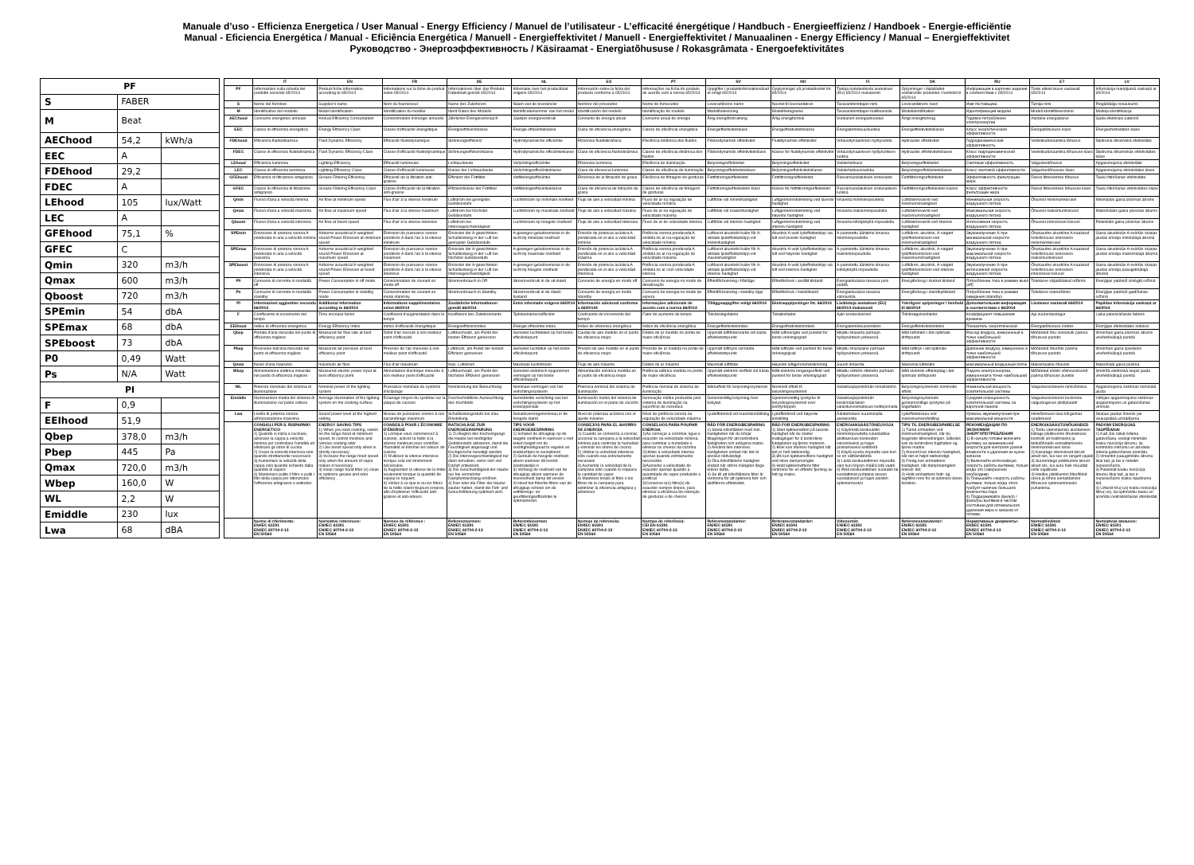Manuale d’uso - Efficienza Energetica / User Manual - Energy Efficiency / Manuel de l’utilisateur - L’efficacité énergétique / Handbuch - Energieeffizienz / Handboek - Energie-efficiëntie
Manual - Eficiencia Energética / Manual - Eficiência Energética / Manuell - Energieffektivitet / Manuell - Energieffektivitet / Manuaalinen - Energy Efficiency / Manual – Energieffektivitet
Руководство - Энергоэффективность / Käsiraamat - Energiatõhususe / Rokasgrāmata - Energoefektivitātes
| PF | | |
| --- | --- | --- |
| S | FABER | |
| M | Beat | |
| AEChood | 54,2 | kWh/a |
| EEC | A | |
| FDEhood | 29,2 | |
| FDEC | A | |
| LEhood | 105 | lux/Watt |
| LEC | A | |
| GFEhood | 75,1 | % |
| GFEC | C | |
| Qmin | 320 | m3/h |
| Qmax | 600 | m3/h |
| Qboost | 720 | m3/h |
| SPEmin | 54 | dbA |
| SPEmax | 68 | dbA |
| SPEboost | 73 | dbA |
| P0 | 0,49 | Watt |
| Ps | N/A | Watt |
| PI | | |
| F | 0,9 | |
| EEIhood | 51,9 | |
| Qbep | 378,0 | m3/h |
| Pbep | 445 | Pa |
| Qmax | 720,0 | m3/h |
| Wbep | 160,0 | W |
| WL | 2,2 | W |
| Emiddle | 230 | lux |
| Lwa | 68 | dBA |
| | IT | EN | FR | DE | NL | ES | PT | SV | NO | FI | DK | RU | ET | LV |
| --- | --- | --- | --- | --- | --- | --- | --- | --- | --- | --- | --- | --- | --- | --- |
| PF | Informazioni sulla scheda del prodotto secondo 65/2014 | Product fiche information, according to 65/2014 | Informations sur la fiche du produit selon 65/2014 | Informationen über das Produkt-Datenblatt gemäß 65/2014 | Informatie over het productblad volgens 65/2014 | Información sobre la ficha del producto conforme a 65/2014 | Informações na ficha do produto de acordo com a norma 65/2014 | Uppgifter i produktinformationsblad et enligt 65/2014 | Opplysninger på produktkortet iht. 65/2014 | Tietoja tuotetiedoista asetuksen (EU) 65/2014 mukaisesti | Oplysninger i databladet vedrørende produktet i henhold til 65/2014 | Информация в карточке изделия в соответствии с 65/2014 | Toote etiketi teave vastavalt 65/2014 | Informācija marķējumā saskaņā ar 65/2014 |
| S | Nome del fornitore | Supplier's name | Nom du fournisseur | Name des Zulieferers | Naam van de leverancier | Nombre del proveedor | Nome do fornecedor | Leverantörens namn | Navnet til leverandøren | Tavarantoimittajan nimi | Leverandørens navn | Имя поставщика | Tarnija nimi | Piegādātāja nosaukums |
| M | Identificativo del modello | Model identification | Identification du modèle | Ident-Daten des Modells | Identificatienummer van het model | Identificación del modelo | Identificação do modelo | Modellbeteckning | Modellbetegnelse | Tavarantoimittajan mallitunniste | Modelidentifikation | Идентификация модели | Mudeli identifitseerimine | Modeļa identifikācija |
| AEChood | Consumo energetico annuale | Annual Efficiency Consumption | Consommation d'énergie annuelle | Jährlicher Energieverbrauch | Jaarlijks energieverbruik | Consumo de energía anual | Consumo anual de energia | Årlig energiförbrukning | Årlig energiforbruk | Vuotuinen energiankulutus | Årligt energiforbrug | Годовое потребление электроэнергии | Aastane energiatarve | Gada efektīvais patēriņš |
| EEC | Classe di efficienza energetica | Energy Efficiency Class | Classe d'efficacité énergétique | Energieeffizienzklasse | Energie-efficiëntieklasse | Clase de eficiencia energética | Classe de eficiência energética | Energieffektivitetsklass | Energieffektivitetsklasse | Energiatehokkuusluokka | Energieffektivitetsklasse | Класс энергетической эффективности | Energiatõhususe klass | Energoefektivitātes klase |
| FDEhood | Efficienza fluidodinamica | Fluid Dynamic Efficiency | Efficacité fluidodynamique | Strömungseffizienz | Hydrodynamische efficiëntie | Eficiencia fluidodinámica | Eficiência dinâmica dos fluidos | Flödesdynamisk effektivitet | Fluiddynamisk effektivitet | Virtausdynaaminen hyötysuhde | Hydraulisk effektivitet | Гидродинамическая эффективность | Vedelikudünaamika tõhusus | Šķidruma dinamiskā efektivitāte |
| FDEC | Classe di efficienza fluidodinamica | Fluid Dynamic Efficiency Class | Classe d'efficacité fluidodynamique | Strömungseffizienzklasse | Hydrodynamische efficiëntieklasse | Clase de eficiencia fluidodinámica | Classe de eficiência dinâmica dos fluidos | Flödesdynamisk effektivitetsklass | Klasse for fluiddynamisk effektivitet | Virtausdynaamisen hyötysuhteen luokka | Hydraulisk effektivitetsklasse | Класс гидродинамической эффективности | Vedelikudünaamika tõhususe klass | Šķidruma dinamiskās efektivitātes klase |
| LEhood | Efficienza luminosa | Lighting Efficiency | Efficacité lumineuse | Lichtausbeute | Verlichtingsefficiëntie | Eficiencia luminosa | Eficiência de iluminação | Belysningseffektivitet | Belysningseffektivitet | Valotehokkuus | Belysningseffektivitet | Световая эффективность | Valgustustõhusus | Apgaismojuma efektivitāte |
| LEC | Classe di efficienza luminosa | Lighting Efficiency Class | Classe d'efficacité lumineuse | Klasse der Lichtausbeute | Verlichtingsefficiëntieklasse | Clase de eficiencia luminosa | Classe de eficiência de iluminação | Belysningseffektivitetsklass | Belysningseffektivitetsklasse | Valotehokkuusluokka | Belysningseffektivitetsklasse | Класс световой эффективности | Valgustustõhususe klass | Apgaismojuma efektivitātes klase |
| GFEhood | Efficienza di filtrazione antigrasso | Grease Filtering Efficiency | Efficacité de la filtration anti-graisse | Effizienz der Fettfilter | Vetfilteringsefficiëntie | Eficiencia de la filtración de grasa | Eficiência de filtragem de gorduras | Fettfiltreringseffektivitet | Fettfiltreringseffektivitet | Rasvansuodatuksen erotusaste | Fedtfiltreringseffektivitet | Эффективность фильтрации жира | Rasva filtreerimise tõhusus | Tauku filtrēšanas efektivitāte |
| GFEC | Classe di efficienza di filtrazione antigrasso | Grease Filtering Efficiency Class | Classe d'efficacité de la filtration anti-graisse | Effizienzklasse der Fettfilter | Vetfilteringsefficiëntieklasse | Clase de eficiencia de filtración de grasa | Classe de eficiência de filtragem de gorduras | Fettfiltreringseffektivitets klass | Klasse for fettfiltreringseffektivitet | Rasvansuodatuksen erotusasteen luokka | Fedtfiltreringseffektivitets klasse | Класс эффективности фильтрации жира | Rasva filtreerimise tõhususe klass | Tauku filtrēšanas efektivitātes klase |
| Qmin | Flusso d'aria a velocità minima | Air flow at minimum speed | Flux d'air à la vitesse minimum | Luftstrom bei geringster Gebläsestufe | Luchtstroom op minimale snelheid | Flujo de aire a velocidad mínima | Fluxo de ar na regulação de velocidade mínima | Luftflöde vid minimihastighet | Luftgjennomstrømming ved laveste hastighet | Ilmavirta miniminopeudella | Luftstrømsværdi ved minimumshastighed | Минимальная скорость воздушного потока | Õhuvool miinimumkiirusel | Minimālais gaisa plūsmas ātrums |
| Qmax | Flusso d'aria a velocità massima | Air flow at maximum speed | Flux d'air à la vitesse maximum | Luftstrom bei höchster Gebläsestufe | Luchtstroom op maximale snelheid | Flujo de aire a velocidad máxima | Fluxo de ar na regulação de velocidade máxima | Luftflöde vid maximihastighet | Luftgjennomstrømming ved høyeste hastighet | Ilmavirta maksiminopeudella | Luftstrømsværdi ved maksimumshastighed | Максимальная скорость воздушного потока | Õhuvool maksimumkiirusel | Maksimālais gaisa plūsmas ātrums |
| Qboost | Flusso d'aria a velocità intensiva | Air flow at boost speed | Flux d'air à la vitesse intensive | Luftstrom bei Intensivgeschwindigkeit | Luchtstroom op hoogste snelheid | Flujo de aire a velocidad intensiva | Fluxo de ar de velocidade intensa | Luftflöde vid intensiv hastighet | Luftgjennomstrømming ved intensiv hastighet | Ilmavirta kiihdytetyllä nopeudella | Luftstrømsværdi ved intensiv hastighed | Интенсивная скорость воздушного потока | Õhuvool intensiivsel kiirusel | Palielināts gaisa plūsmas ātrums |
| SPEmin | Emissione di potenza sonora A ponderata in aria a velocità minima | Airborne acoustical A-weighted sound Power Emission at minimum speed | Émission de puissance sonore pondérée A dans l'air à la vitesse minimum | Emission der A-gewichteten Schallleistung in der Luft bei geringster Gebläsestufe | A-gewogen geluidsemissie in de lucht bij minimale snelheid | Emisión de potencia acústica A ponderada en el aire a velocidad mínima | Potência sonora ponderada A emitida no ar na regulação de velocidade mínima | Luftburet akustiskt buller för A-viktade ljudeffektutsläpp vid minimihastighet | Akustisk A-veid lydeffektutslipp via luft ved laveste hastighet | A-painotettu äänitehо ilmassa miniminopeudella | Luftbåren, akustisk, A-vægtet lydeffektemission ved minimumshastighed | Звукоизлучение А при минимальной скорости воздушного потока | Õhukaudne akustiline A-kaalutud helivõimsuse emissioon miinimumkiirusel | Gaisa akustiskās A-svērtās skaņas jaudas emisija minimālajā ātrumā |
| SPEmax | Emissione di potenza sonora A ponderata in aria a velocità massima | Airborne acoustical A-weighted sound Power Emission at maximum speed | Émission de puissance sonore pondérée A dans l'air à la vitesse maximum | Emission der A-gewichteten Schallleistung in der Luft bei höchster Gebläsestufe | A-gewogen geluidsemissie in de lucht bij maximale snelheid | Emisión de potencia acústica A ponderada en el aire a velocidad máxima | Potência sonora ponderada A emitida no ar na regulação de velocidade máxima | Luftburet akustiskt buller för A-viktade ljudeffektutsläpp vid maximihastighet | Akustisk A-veid lydeffektutslipp via luft ved høyeste hastighet | A-painotettu äänitehо ilmassa maksiminopeudella | Luftbåren, akustisk, A-vægtet lydeffektemission ved maksimumshastighed | Звукоизлучение А при максимальной скорости воздушного потока | Õhukaudne akustiline A-kaalutud helivõimsuse emissioon maksimumkiirusel | Gaisa akustiskās A-svērtās skaņas jaudas emisija maksimālajā ātrumā |
| SPEboost | Emissione di potenza sonora A ponderata in aria a velocità intensiva | Airborne acoustical A-weighted sound Power Emission at boost speed | Émission de puissance sonore pondérée A dans l'air à la vitesse intensive | Emission der A-gewichteten Schallleistung in der Luft bei Intensivgeschwindigkeit | A-gewogen geluidsemissie in de lucht bij hoogste snelheid | Emisión de potencia acústica A ponderada en el aire a velocidad intensiva | Potência sonora ponderada A emitida no ar com velocidade intensa | Luftburet akustiskt buller för A-viktade ljudeffektutsläpp vid intensiv hastighet | Akustisk A-veid lydeffektutslipp via luft ved intensiv hastighet | A-painotettu äänitehо ilmassa kiihdytetyllä nopeudella | Luftbåren, akustisk, A-vægtet lydeffektemission ved intensiv hastighed | Звукоизлучение А при интенсивной скорости воздушного потока | Õhukaudne akustiline A-kaalutud helivõimsuse emissioon intensiivsel kiirusel | Gaisa akustiskās A-svērtās skaņas jaudas emisija paaugstinātajā ātrumā |
| P0 | Consumo di corrente in modalità off | Power Consumption in off mode | Consommation de courant en mode off | Stromverbrauch in Off | Stroomverbruik in de uit-stand | Consumo de energía en modo off | Consumo de energia no modo de desativação | Effektförbrukning i frånläge | Effektforbruk i avslått tilstand | Energiankulutus tavassa pois päältä | Energiforbrug i slukket tilstand | Потребление тока в режиме выкл (off) | Toitetarve väljalülitatud režiimis | Enerģijas patēriņš izslēgtā režīmā |
| Ps | Consumo di corrente in modalità standby | Power Consumption in standby mode | Consommation de courant en mode stand-by | Stromverbrauch in Standby | Stroomverbruik in de stand-bystand | Consumo de energía en modo standby | Consumo de energia no modo de espera | Effektförbrukning i standby-läge | Effektforbruk i hviletilstand | Energiankulutus tavassa valmiustila | Energiforbrug i standbytilstand | Потребление тока в режиме ожидания (standby) | Toitetarve ooterežiimis | Enerģijas patēriņš gaidīšanas režīmā |
| PI | Informazioni aggiuntive secondo 66/2014 | Additional information according to 66/2014 | Informations supplémentaires selon 66/2014 | Zusätzliche Informationen gemäß 66/2014 | Extra informatie volgens 66/2014 | Información adicional conforme a 66/20144 | Informações adicionais de acordo com a norma 66/2014 | Tilläggsuppgifter enligt 66/2014 | Ekstraopplysninger iht. 66/2014 | Lisätietoja asetuksen (EU) 66/2014 mukaisesti | Yderligere oplysninger i henhold til 66/2014 | Дополнительная информация в соответствии с 66/2014 | Lisateave vastavalt 66/2014 | Papildus informācija saskaņā ar 66/2014 |
| F | Coefficiente di incremento del tempo | Time increase factor | Coefficient d'augmentation dans le temps | Koeffizient des Zeitinkrements | Tijdstoenamecoëfficiënt | Coeficiente de incremento del tiempo | Fator de aumento de tempo | Tidsökningsfaktor | Tidsøkefaktor | Ajan korotuskerroin | Tidsforøgelsesfaktor | Коэффициент повышения времени | Aja suurendustegur | Laika palielināšanās faktors |
| EEIhood | Indice di efficienza energetica | Energy Efficiency Index | Indice d'efficacité énergétique | Energieeffizienzindex | Energie-efficiëntie-index | Índice de eficiencia energética | Índice de eficiência energética | Energieffektivitetsindex | Energieffektivitetsindeks | Energiatehokkuusindeksi | Energieffektivitetsindeks | Показатель энергетической | Energiatõhususe indeks | Enerģijas efektivitātes indekss |
| Qbep | Portata d'aria misurata nel punto di efficienza migliore | Measured Air flow rate at best efficiency point | Débit d'air mesuré à son meilleur point d'efficacité | Luftdurchsatz, am Punkt der besten Effizienz gemessen | Gemeten luchtdebiet op het beste-efficiëntiepunt | Caudal de aire medido en el punto de eficiencia mejor | Débito de ar medido no ponto de maior eficiência | Uppmätt luftflödesvärde vid bästa effektivitetspunkt | Målt luftmengde ved punktet for beste virkningsgrad | Mitattu ilmavirta parhaan hyötysuhteen pisteessä | Målt luftstrøm i det optimale driftspunkt | Расход воздуха, измеренный в точке наибольшей эффективности | Mõõdetud õhu vooluhulk parima tõhususe punktis | Izmērītais gaisa plūsmas ātrums visefektīvākajā punktā |
| Pbep | Pressione dell'aria misurata nel punto di efficienza migliore | Measured air pressure at best efficiency point | Pression de l'air mesurée à son meilleur point d'efficacité | Luftdruck, am Punkt der besten Effizienz gemessen | Gemeten luchtdruk op het beste-efficiëntiepunt | Presión de aire medido en el punto de eficiencia mejor | Pressão de ar medida no ponto de maior eficiência | Uppmätt lufttryck vid bästa effektivitetspunkt | Målt lufttrykk ved punktet for beste virkningsgrad | Mitattu ilmanpaine parhaan hyötysuhteen pisteessä | Målt lufttryk i det optimale driftspunkt | Давление воздуха, измеренное в точке наибольшей эффективности | Mõõdetud õhurõhk parima tõhususe punktis | Izmērītais gaisa spiediens visefektīvākajā punktā |
| Qmax | flusso d'aria massimo | maximum air flow | Flux d'air maximum | max. Luftstrom | Maximale luchtstroom | Flujo de aire máximo | Débito de ar máximo | Maximalt luftflöde | Høyeste luftgjennomstrømming | Suurin ilmavirta | Maksimal luftstrøm | максимальный воздушный поток | Maksimaalne õhuvool | Maksimālā gaisa plūsma |
| Wbep | Alimentazione elettrica misurata nel punto di efficienza migliore | Measured electric power input at best efficiency point | Alimentation électrique mesurée à son meilleur point d'efficacité | Luftdurchsatz, am Punkt der höchsten Effizienz gemessen | Gemeten elektrisch opgenomen vermogen op het beste-efficiëntiepunt | Alimentación eléctrica medida en el punto de eficiencia mejor | Potência elétrica medida no ponto de maior eficiência | Uppmätt elektrisk ineffekt vid bästa effektivitetspunkt | Målt elektrisk inngangseffekt ved punktet for beste virkningsgrad | Mitattu sähkön ottoteho parhaan hyötysuhteen pisteessä | Målt elektrisk effektoptag i det optimale driftspunkt | Подача электроэнергии, измеренная в точке наибольшей эффективности | Mõõdetud elektri võimsussisend parima tõhususe punktis | Izmērītā elektriskā ieejas jauda visefektīvākajā punktā |
| WL | Potenza nominale del sistema di illuminazione | Nominal power of the lighting system | Puissance nominale du système d'éclairage | Nennleistung der Beleuchtung | Nominaal vermogen van het verlichtingssysteem | Potencia nominal del sistema de iluminación | Potência nominal do sistema de iluminação | Märkeffekt för belysningssystemet | Nominell effekt til belysningssystemet | Valaistusjärjestelmän nimellisteho | Belysningssystemets nominelle effekt | Номинальная мощность осветительной системы | Valgustussüsteemi nimivõimsus | Apgaismojuma sistēmas nominālā jauda |
| Emiddle | Illuminazione media del sistema di illuminazione sul piano cottura | Average illumination of the lighting system on the cooking surface | Éclairage moyen du système sur la plaque de cuisson | Durchschnittliche Ausleuchtung des Kochfelds | Gemiddelde verlichting van het verlichtingssysteem op het kookoppervlak | Iluminación media del sistema de iluminación en el plano de cocción | Iluminação média produzida pelo sistema de iluminação na superfície de cozedura | Genomsnittlig belysning över kokytan | Gjennomsnittlig lysstyrke til belysningssystemet over komfyrtoppen | Valaistusjärjestelmän keskimääräinen valaistusvoimakkuus keittopinnalla | Belysningssystemets gennemsnitlige lysstyrke på kogefladen | Средняя освещенность осветительной системы на варочной панели | Valgustussüsteemi keskmine valgustugevus pliidiplaadil | Vidējais apgaismojuma sistēmas apgaismojums uz gatavošanas virsmas |
| Lwa | Livello di potenza sonora all'impostazione massima | Sound power level at the highest setting | Niveau de puissance sonore à son paramétrage maximum | Schallleistungsstufe bei max. Einstellung | Geluidsvermogensniveau in de hoogste stand | Nivel de potencia acústica con el ajuste máximo | Nível de potência sonora na regulação de velocidade máxima | Ljudeffektnivå vid maximiinställning | Lydeffektnivå ved høyeste innstilling | Äänitehotaso suurimmalla asetuksella | Lydeffektniveau ved maksimumsindstilling | Уровень звукоизлучения при максимальной мощности | Helivõimsuse tase kõrgeimal seadistusel | Skaņas jaudas līmenis pie visaugstākā uzstādījuma |
| | CONSIGLI PER IL RISPARMIO ENERGETICO 1) Quando si inizia a cucinare, azionare la cappa a velocità minima per controllare l'umidità ed eliminare gli odori di cucina 2) Usare la velocità intensiva solo quando strettamente necessario 3) Aumentare la velocità della cappa solo quando richiesto dalla quantità di vapore 4) Mantenere pulito il filtro o puliti i filtri della cappa per ottimizzare l'efficienza antigrasso e antiodori. | ENERGY SAVING TIPS 1) When you start cooking, switch on the range hood at minimum speed, to control moisture and remove cooking odor 2) Use boost speed only when is strictly necessary 3) Increase the range hood speed only when the amount of vapor makes it necessary 4) Keep range hood filter (s) clean to optimize grease and odor efficiency . | CONSEILS POUR L'ÉCONOMIE D'ÉNERGIE 1) Lorsque vous commencez à cuisiner, activez la hotte à la vitesse minimum pour contrôler l'humidité et éliminer les odeurs de cuisine. 2) N'utilisez la vitesse intensive lorsque cela est strictement nécessaire. 3) Augmentez la vitesse de la hotte seulement lorsque la quantité de vapeur le requiert. 4) Veillez à ce que le ou les filtres de la hotte soient toujours propres, afin d'optimiser l'efficacité anti-graisse et anti-odeurs. | RATSCHLÄGE ZUR ENERGIEEINSPARUNG 1) Zu Beginn des Kochvorgangs die Haube bei niedrigster Gebläsestufe aktivieren, damit die Feuchtigkeit abgesaugt und Kochgerüche beseitigt werden 2) Die Intensivgeschwindigkeit nur dann benutzen, wenn sich viel Dampf entwickelt. 3) Die Geschwindigkeit der Haube nur bei vermehrter Dampfentwicklung erhöhen 4) Den oder die Filter der Haube sauber halten, damit die Fett- und Geruchsfilterung optimiert wird. | TIPS VOOR ENERGIEBESPARING 1) Schakel de afzuigkap op de laagste snelheid in wanneer u met koken begint om de vochtigheidsgraad te regelen en kookluchtjes te verwijderen 2) Gebruik de hoogste snelheid alleen wanneer dit beslist noodzakelijk is 3) Verhoog de snelheid van de afzuigkap alleen wanneer de hoeveelheid damp dit vereist 4) Houd het filter/de filters van de afzuigkap schoon om de vetfilterings- en geurfilteringsefficiëntie te optimaliseren. | CONSEJOS PARA EL AHORRO DE ENERGÍA 1) Cuando se comienza a cocinar, accionar la campana a la velocidad mínima para controlar la humedad y eliminar los olores de cocina 2) Utilizar la velocidad intensiva sólo cuando sea estrictamente necesario 3) Aumentar la velocidad de la campana sólo cuando lo requiera la cantidad de vapor 4) Mantener limpio el filtro o los filtros de la campana para optimizar la eficiencia antigrasa y antiolores | CONSELHOS PARA POUPAR ENERGIA 1)Ao começar a cozinhar, ligue o exaustor na velocidade mínima, para controlar a humidade e eliminar os cheiros da cozinha 2)Utilize a velocidade intensa apenas quando estritamente necessário 3)Aumente a velocidade do exaustor apenas quando a quantidade de vapor produzido o justificar 4)Conserve o(s) filtro(s) do exaustor sempre limpos, para otimizar a eficiência de retenção de gorduras e de cheiros | RÅD FÖR ENERGIBESPARING 1) Starta köksfläkten med min. hastigheten när du börjar tillagningen för att kontrollera fuktigheten och avlägsna matos. 2) Använd den intensiva hastigheten endast när det är absolut nödvändigt. 3) Öka köksfläktens hastighet endast när större mängder ånga kräver detta. 4) Se till att köksfläktens filter är rent/rena för att optimera fett- och luktfiltrens effektivitet. | RÅD FOR ENERGIBESPARING 1) Start kjøkkenviften på laveste hastighet når du starter matlagingen for å kontrollere fuktigheten og fjerne matosen. 2) Bruk kun intensiv hastighet når det er helt nødvendig 3) Øk kun kjøkkenviftens hastighet ved store dampmengde. 4) Hold kjøkkenviftens filter rent/rene for en effektiv fjerning av fett og matos. | ENERGIANSÄÄSTÖNEUVOJA 1) Käynnistä liesituuletin miniminopeudella ruoanlaittoa aloittaessasi kosteuden valvomiseksi ja hajun poistamiseksi keittiöstä 2) Käytä suurta nopeutta vain kun se on välttämätöntä 3) Lisää liesituulettimen nopeutta vain kun höyryn määrä sitä vaatii 4) Pidä liesituulettimen suodatin tai suodattimet puhtaina rasvan suodatuksen ja hajun poiston optimoimiseksi | TIPS TIL ENERGIBESPARELSE 1) Tænd emhætten ved minimumshastighed, når du begynder tilberedningen. Således kan du kontrollere fugthalten og fjerne mados. 2) Anvend kun intensiv hastighed, når det er højst nødvendigt. 3) Forøg kun emhættens hastighed, når dampmængden kræver det. 4) Hold emhættens fedt- og lugtfiltre rene for at optimere deres funktion. | РЕКОМЕНДАЦИИ ПО ЭКОНОМИИ ЭНЕРГОПОТРЕБЛЕНИЯ 1) В начале готовки включите вытяжку на минимальной скорости для контроля уровня влажности и удаления из кухни запахов 2) Включайте интенсивную скорость работы вытяжки, только когда это совершенно необходимо 3) Повышайте скорость работы вытяжки, только когда этого требует наличие большого количества пара 4) Поддерживайте фильтр / фильтры вытяжки в чистом состоянии для оптимального удаления жира и запахов от готовки. | ENERGIASÄÄSTUNÕUANDED 1) Toidu valmistamise alustamisel lülitage pliidikummi õhuniiskuse kontrolli all hoidmiseks ja toidulõhnade eemaldamiseks miinimumkiirusel sisse 2) Kasutage intensiivset kiirust ainult siis, kui see on rangelt vajalik 3) Suurendage pliidikummi kiirust ainult siis, kui auru hulk muudab selle vajalikuks 4) Hoidke pliidikummi filter/filtrid rasva ja lõhna eemaldamise tõhususe optimeerimiseks puhastena. | PADOMI ENERĢIJAS TAUPĪŠANAI 1) Kad Jūs sākat ēdiena gatavošanu, ieslēgt minimālo tvaiku nosūcēja ātrumu, lai kontrolētu mitrumu un aizvāktu ēdiena gatavošanas aromātu. 2) Izmantot paaugstinātu ātrumu tikai tad, ja tas ir noteikti nepieciešams. 3) Palielināt tvaiku nosūcēja ātrumu tikai tad, ja tas ir nepieciešams tvaiku daudzuma dēļ. 4) Uzturēt tīru(-us) tvaiku nosūcēja filtru(-us), lai optimizētu tauku un aromātu neitralizēšanas efektivitāti. |
| | Norme di riferimento: EN/IEC 61591 EN/IEC 60704-2-13 EN 50564 | Normative references: EN/IEC 61591 EN/IEC 60704-2-13 EN 50564 | Normes de référence : EN/IEC 61591 EN/IEC 60704-2-13 EN 50564 | Referenznormen: EN/IEC 61591 EN/IEC 60704-2-13 EN 50564 | Referentienormen EN/IEC 61591 EN/IEC 60704-2-13 EN 50564 | Normas de referencia: EN/IEC 61591 EN/IEC 60704-2-13 EN 50564 | Normas de referência: CEI EN 61591 EN/IEC 60704-2-13 EN 50564 | Referensstandarder: EN/IEC 61591 EN/IEC 60704-2-13 EN 50564 | Referansestandarder: EN/IEC 61591 EN/IEC 60704-2-13 EN 50564 | Viitenormit: EN/IEC 61591 EN/IEC 60704-2-13 EN 50564 | Referencestandarder: EN/IEC 61591 EN/IEC 60704-2-13 EN 50564 | Нормативные документы: EN/IEC 61591 EN/IEC 60704-2-13 EN 50564 | Normatiivviited: EN/IEC 61591 EN/IEC 60704-2-13 EN 50564 | Normatīvās atsauces: EN/IEC 61591 EN/IEC 60704-2-13 EN 50564 |